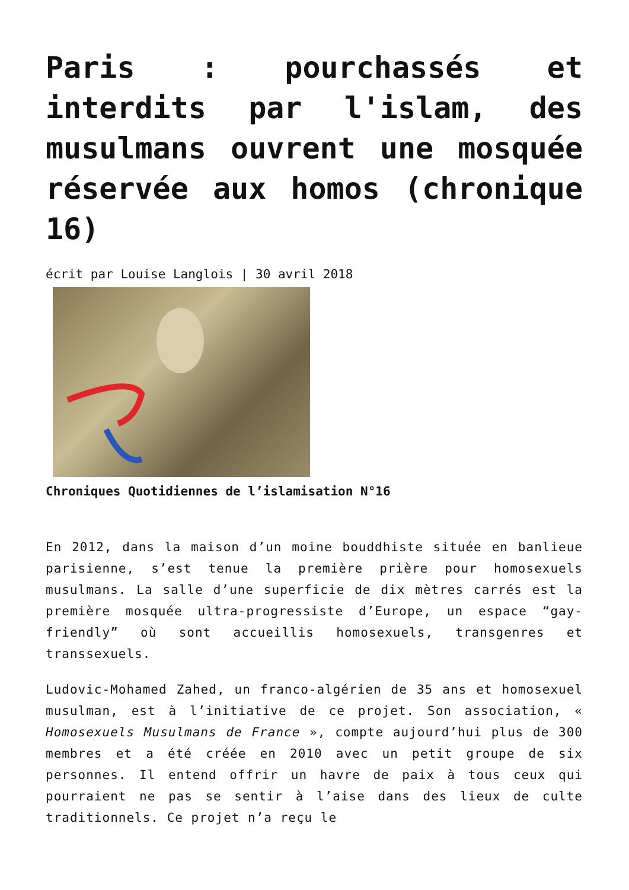Paris : pourchassés et interdits par l'islam, des musulmans ouvrent une mosquée réservée aux homos (chronique 16)
écrit par Louise Langlois | 30 avril 2018
Chroniques Quotidiennes de l’islamisation N°16
En 2012, dans la maison d’un moine bouddhiste située en banlieue parisienne, s’est tenue la première prière pour homosexuels musulmans. La salle d’une superficie de dix mètres carrés est la première mosquée ultra-progressiste d’Europe, un espace “gay-friendly” où sont accueillis homosexuels, transgenres et transsexuels.
Ludovic-Mohamed Zahed, un franco-algérien de 35 ans et homosexuel musulman, est à l’initiative de ce projet. Son association, « Homosexuels Musulmans de France », compte aujourd’hui plus de 300 membres et a été créée en 2010 avec un petit groupe de six personnes. Il entend offrir un havre de paix à tous ceux qui pourraient ne pas se sentir à l’aise dans des lieux de culte traditionnels. Ce projet n’a reçu le